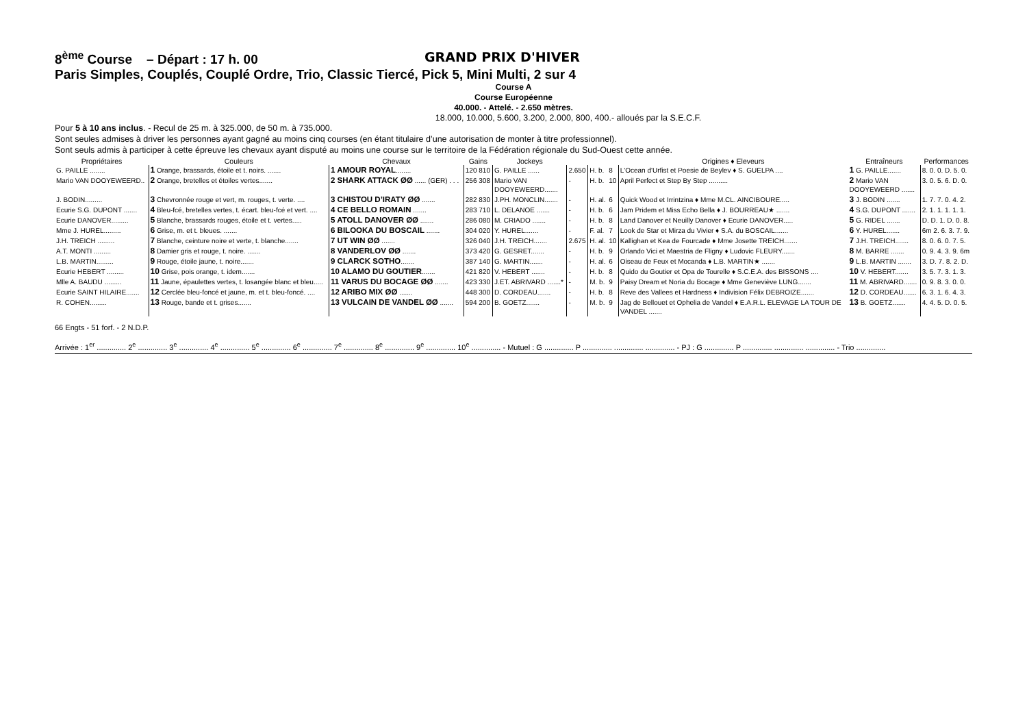8<sup>ème</sup> Course – Départ : 17 h. 00 GRAND PRIX D'HIVER
Paris Simples, Couplés, Couplé Ordre, Trio, Classic Tiercé, Pick 5, Mini Multi, 2 sur 4
Course A
Course Européenne
40.000. - Attelé. - 2.650 mètres.
18.000, 10.000, 5.600, 3.200, 2.000, 800, 400.- alloués par la S.E.C.F.
Pour 5 à 10 ans inclus. - Recul de 25 m. à 325.000, de 50 m. à 735.000.
Sont seules admises à driver les personnes ayant gagné au moins cinq courses (en étant titulaire d’une autorisation de monter à titre professionnel).
Sont seuls admis à participer à cette épreuve les chevaux ayant disputé au moins une course sur le territoire de la Fédération régionale du Sud-Ouest cette année.
| Propriétaires | Couleurs | Chevaux | Gains | Jockeys | | | | Origines ♦ Eleveurs | Entraîneurs | Performances |
| --- | --- | --- | --- | --- | --- | --- | --- | --- | --- | --- |
| G. PAILLE ........ | 1 Orange, brassards, étoile et t. noirs. ....... | 1 AMOUR ROYAL ........ | 120 810 | G. PAILLE ...... | 2.650 | H. b. | 8 | L'Ocean d'Urfist et Poesie de Beylev ♦ S. GUELPA .... | 1 G. PAILLE....... | 8. 0. 0. D. 5. 0. |
| Mario VAN DOOYEWEERD.. | 2 Orange, bretelles et étoiles vertes....... | 2 SHARK ATTACK ØØ ...... (GER) . . . | 256 308 | Mario VAN DOOYEWEERD....... | - | H. b. | 10 | April Perfect et Step By Step .......... | 2 Mario VAN DOOYEWEERD ....... | 3. 0. 5. 6. D. 0. |
| J. BODIN......... | 3 Chevronnée rouge et vert, m. rouges, t. verte. .... | 3 CHISTOU D’IRATY ØØ ....... | 282 830 | J.PH. MONCLIN....... | - | H. al. | 6 | Quick Wood et Irrintzina ♦ Mme M.CL. AINCIBOURE..... | 3 J. BODIN ....... | 1. 7. 7. 0. 4. 2. |
| Ecurie S.G. DUPONT ....... | 4 Bleu-fcé, bretelles vertes, t. écart. bleu-fcé et vert. .... | 4 CE BELLO ROMAIN ....... | 283 710 | L. DELANOE ....... | - | H. b. | 6 | Jam Pridem et Miss Echo Bella ♦ J. BOURREAU★ ....... | 4 S.G. DUPONT ....... | 2. 1. 1. 1. 1. 1. |
| Ecurie DANOVER......... | 5 Blanche, brassards rouges, étoile et t. vertes..... | 5 ATOLL DANOVER ØØ ....... | 286 080 | M. CRIADO ....... | - | H. b. | 8 | Land Danover et Neuilly Danover ♦ Ecurie DANOVER..... | 5 G. RIDEL ....... | D. D. 1. D. 0. 8. |
| Mme J. HUREL......... | 6 Grise, m. et t. bleues. ....... | 6 BILOOKA DU BOSCAIL ....... | 304 020 | Y. HUREL....... | - | F. al. | 7 | Look de Star et Mirza du Vivier ♦ S.A. du BOSCAIL....... | 6 Y. HUREL....... | 6m 2. 6. 3. 7. 9. |
| J.H. TREICH ......... | 7 Blanche, ceinture noire et verte, t. blanche....... | 7 UT WIN ØØ ....... | 326 040 | J.H. TREICH....... | 2.675 | H. al. | 10 | Kallighan et Kea de Fourcade ♦ Mme Josette TREICH....... | 7 J.H. TREICH....... | 8. 0. 6. 0. 7. 5. |
| A.T. MONTI ......... | 8 Damier gris et rouge, t. noire. ....... | 8 VANDERLOV ØØ ....... | 373 420 | G. GESRET....... | - | H. b. | 9 | Orlando Vici et Maestria de Fligny ♦ Ludovic FLEURY....... | 8 M. BARRE ....... | 0. 9. 4. 3. 9. 6m |
| L.B. MARTIN......... | 9 Rouge, étoile jaune, t. noire....... | 9 CLARCK SOTHO ....... | 387 140 | G. MARTIN....... | - | H. al. | 6 | Oiseau de Feux et Mocanda ♦ L.B. MARTIN★ ....... | 9 L.B. MARTIN ....... | 3. D. 7. 8. 2. D. |
| Ecurie HEBERT ......... | 10 Grise, pois orange, t. idem....... | 10 ALAMO DU GOUTIER ....... | 421 820 | V. HEBERT ....... | - | H. b. | 8 | Quido du Goutier et Opa de Tourelle ♦ S.C.E.A. des BISSONS .... | 10 V. HEBERT....... | 3. 5. 7. 3. 1. 3. |
| Mlle A. BAUDU ......... | 11 Jaune, épaulettes vertes, t. losangée blanc et bleu..... | 11 VARUS DU BOCAGE ØØ ....... | 423 330 | J.ET. ABRIVARD .......* | - | M. b. | 9 | Paisy Dream et Noria du Bocage ♦ Mme Geneviève LUNG....... | 11 M. ABRIVARD....... | 0. 9. 8. 3. 0. 0. |
| Ecurie SAINT HILAIRE....... | 12 Cerclée bleu-foncé et jaune, m. et t. bleu-foncé. .... | 12 ARIBO MIX ØØ ....... | 448 300 | D. CORDEAU....... | - | H. b. | 8 | Reve des Vallees et Hardness ♦ Indivision Félix DEBROIZE....... | 12 D. CORDEAU....... | 6. 3. 1. 6. 4. 3. |
| R. COHEN......... | 13 Rouge, bande et t. grises....... | 13 VULCAIN DE VANDEL ØØ ....... | 594 200 | B. GOETZ....... | - | M. b. | 9 | Jag de Bellouet et Ophelia de Vandel ♦ E.A.R.L. ELEVAGE LA TOUR DE VANDEL ....... | 13 B. GOETZ....... | 4. 4. 5. D. 0. 5. |
66 Engts - 51 forf. - 2 N.D.P.
Arrivée : 1<sup>er</sup> .............. 2<sup>e</sup> .............. 3<sup>e</sup> .............. 4<sup>e</sup> .............. 5<sup>e</sup> .............. 6<sup>e</sup> .............. 7<sup>e</sup> .............. 8<sup>e</sup> .............. 9<sup>e</sup> .............. 10<sup>e</sup> .............. - Mutuel : G .............. P .............. .............. .............. - PJ : G .............. P .............. .............. .............. - Trio ..............